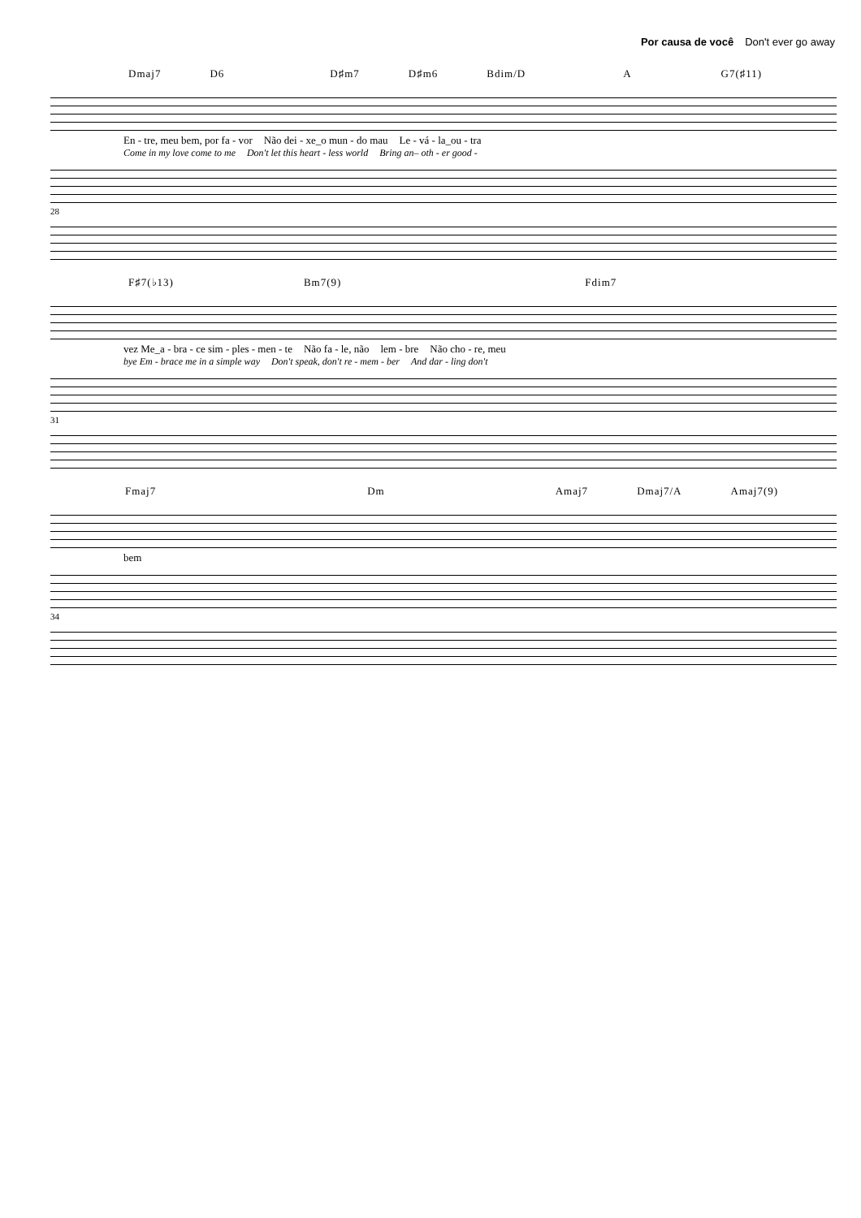Por causa de você Don't ever go away
Dmaj7 D6 D♯m7 D♯m6 Bdim/D A G7(♯11)
En - tre, meu bem, por fa - vor Não dei - xe_o mun - do mau Le - vá - la_ou - tra
Come in my love come to me Don't let this heart - less world Bring an– oth - er good -
28
F♯7(♭13) Bm7(9) Fdim7
vez Me_a - bra - ce sim - ples - men - te Não fa - le, não lem - bre Não cho - re, meu
bye Em - brace me in a simple way Don't speak, don't re - mem - ber And dar - ling don't
31
Fmaj7 Dm Amaj7 Dmaj7/A Amaj7(9)
bem
34